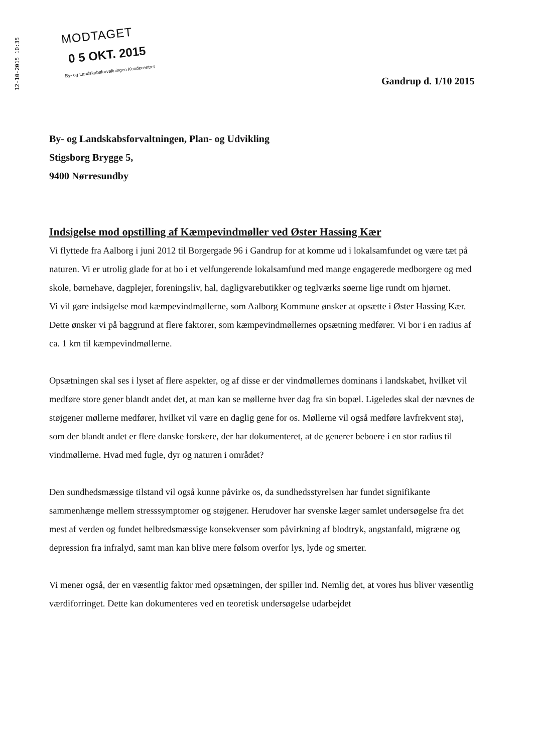12-10-2015 10:35
MODTAGET
0 5 OKT. 2015
By- og Landskabsforvaltningen Kundecentret
Gandrup d. 1/10 2015
By- og Landskabsforvaltningen, Plan- og Udvikling
Stigsborg Brygge 5,
9400 Nørresundby
Indsigelse mod opstilling af Kæmpevindmøller ved Øster Hassing Kær
Vi flyttede fra Aalborg i juni 2012 til Borgergade 96 i Gandrup for at komme ud i lokalsamfundet og være tæt på naturen. Vi er utrolig glade for at bo i et velfungerende lokalsamfund med mange engagerede medborgere og med skole, børnehave, dagplejer, foreningsliv, hal, dagligvarebutikker og teglværks søerne lige rundt om hjørnet.
Vi vil gøre indsigelse mod kæmpevindmøllerne, som Aalborg Kommune ønsker at opsætte i Øster Hassing Kær. Dette ønsker vi på baggrund at flere faktorer, som kæmpevindmøllernes opsætning medfører. Vi bor i en radius af ca. 1 km til kæmpevindmøllerne.
Opsætningen skal ses i lyset af flere aspekter, og af disse er der vindmøllernes dominans i landskabet, hvilket vil medføre store gener blandt andet det, at man kan se møllerne hver dag fra sin bopæl. Ligeledes skal der nævnes de støjgener møllerne medfører, hvilket vil være en daglig gene for os. Møllerne vil også medføre lavfrekvent støj, som der blandt andet er flere danske forskere, der har dokumenteret, at de generer beboere i en stor radius til vindmøllerne. Hvad med fugle, dyr og naturen i området?
Den sundhedsmæssige tilstand vil også kunne påvirke os, da sundhedsstyrelsen har fundet signifikante sammenhænge mellem stresssymptomer og støjgener. Herudover har svenske læger samlet undersøgelse fra det mest af verden og fundet helbredsmæssige konsekvenser som påvirkning af blodtryk, angstanfald, migræne og depression fra infralyd, samt man kan blive mere følsom overfor lys, lyde og smerter.
Vi mener også, der en væsentlig faktor med opsætningen, der spiller ind. Nemlig det, at vores hus bliver væsentlig værdiforringet. Dette kan dokumenteres ved en teoretisk undersøgelse udarbejdet